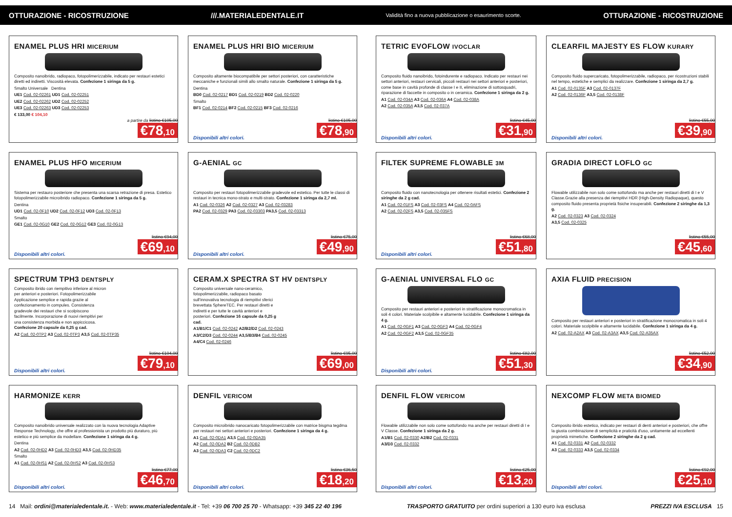OTTURAZIONE - RICOSTRUZIONE ///.MATERIALEDENTALE.IT Validità fino a nuova pubblicazione o esaurimento scorte. OTTURAZIONE - RICOSTRUZIONE
ENAMEL PLUS HRI MICERIUM
Composito nanoibrido, radiopaco, fotopolimerizzabile, indicato per restauri estetici diretti ed indiretti. Viscosità elevata. Confezione 1 siringa da 5 g.
Smalto Universale Dentina
UE1 Cod. 02-02261 UD1 Cod. 02-02251
UE2 Cod. 02-02262 UD2 Cod. 02-02252
UE3 Cod. 02-02263 UD3 Cod. 02-02253
€ 133,00 € 104,10
a partire da listino €105,00
€78<sub>,10</sub>
ENAMEL PLUS HRI BIO MICERIUM
Composito altamente biocompatibile per settori posteriori, con caratteristiche meccaniche e funzionali simili allo smalto naturale. Confezione 1 siringa da 5 g.
Dentina
BD0 Cod. 02-0217 BD1 Cod. 02-0219 BD2 Cod. 02-0220
Smalto
BF1 Cod. 02-0214 BF2 Cod. 02-0215 BF3 Cod. 02-0216
Disponibili altri colori.
listino €105,00
€78<sub>,90</sub>
TETRIC EVOFLOW IVOCLAR
Composito fluido nanoibrido, fotoindurente e radiopaco. Indicato per restauri nei settori anteriori, restauri cervicali, piccoli restauri nei settori anteriori e posteriori, come base in cavità profonde di classe I e II, eliminazione di sottosquadri, riparazione di faccette in composito o in ceramica. Confezione 1 siringa da 2 g.
A1 Cod. 02-034A A3 Cod. 02-036A A4 Cod. 02-038A
A2 Cod. 02-035A A3,5 Cod. 02-037A
Disponibili altri colori.
listino €45,00
€31<sub>,90</sub>
CLEARFIL MAJESTY ES FLOW KURARY
Composito fluido supercaricato, fotopolimerizzabile, radiopaco, per ricostruzioni stabili nel tempo, estetiche e semplici da realizzare. Confezione 1 siringa da 2,7 g.
A1 Cod. 02-0135F A3 Cod. 02-0137F
A2 Cod. 02-0136F A3,5 Cod. 02-0138F
Disponibili altri colori.
listino €55,00
€39<sub>,90</sub>
ENAMEL PLUS HFO MICERIUM
Sistema per restauro posteriore che presenta una scarsa retrazione di presa. Estetico fotopolimerizzabile microibrido radiopaco. Confezione 1 siringa da 5 g.
Dentina
UD1 Cod. 02-0F10 UD2 Cod. 02-0F12 UD3 Cod. 02-0F13
Smalto
GE1 Cod. 02-0G10 GE2 Cod. 02-0G12 GE3 Cod. 02-0G13
Disponibili altri colori.
listino €94,00
€69<sub>,10</sub>
G-AENIAL GC
Composito per restauri fotopolimerizzabile gradevole ed estetico. Per tutte le classi di restauri in tecnica mono-strato e multi-strato. Confezione 1 siringa da 2,7 ml.
A1 Cod. 02-0326 A2 Cod. 02-0327 A3 Cod. 02-03283
PA2 Cod. 02-0329 PA3 Cod. 02-03303 PA3,5 Cod. 02-03313
Disponibili altri colori.
listino €75,00
€49<sub>,90</sub>
FILTEK SUPREME FLOWABLE 3M
Composito fluido con nanotecnologia per ottenere risultati estetici. Confezione 2 siringhe da 2 g cad.
A1 Cod. 02-01FS A3 Cod. 02-03FS A4 Cod. 02-0AFS
A2 Cod. 02-02FS A3,5 Cod. 02-035FS
Disponibili altri colori.
listino €68,00
€51<sub>,80</sub>
GRADIA DIRECT LOFLO GC
Flowable utilizzabile non solo come sottofondo ma anche per restauri diretti di I e V Classe.Grazie alla presenza dei riempitivi HDR (High-Density Radiopaque), questo composito fluido presenta proprietà fisiche insuperabili. Confezione 2 siringhe da 1,3 g.
A2 Cod. 02-0323 A3 Cod. 02-0324
A3,5 Cod. 02-0325
listino €55,00
€45<sub>,60</sub>
SPECTRUM TPH3 DENTSPLY
Composito ibrido con riempitivo inferiore al micron per anteriori e posteriori. Fotopolimerizzabile Applicazione semplice e rapida grazie al confezionamento in compules. Consistenza gradevole dei restauri che si scolpiscono facilmente. Incorporazione di nuovi riempitivi per una consistenza morbida e non appiccicosa. Confezione 20 capsule da 0,25 g cad.
A2 Cod. 02-0TP2 A3 Cod. 02-0TP3 A3,5 Cod. 02-0TP35
Disponibili altri colori.
listino €104,00
€79<sub>,10</sub>
CERAM.X SPECTRA ST HV DENTSPLY
Composito universale nano-ceramico, fotopolimerizzabile, radiopaco basato sull'innovativa tecnologia di riempitivi sferici brevettata SphereTEC. Per restauri diretti e indiretti e per tutte le cavità anteriori e posteriori. Confezione 16 capsule da 0,25 g cad.
A1/B1/C1 Cod. 02-0242 A2/B2/D2 Cod. 02-0243
A3/C2/D3 Cod. 02-0244 A3,5/B3/B4 Cod. 02-0245
A4/C4 Cod. 02-0246
listino €95,00
€69<sub>,00</sub>
G-AENIAL UNIVERSAL FLO GC
Composito per restauri anteriori e posteriori in stratificazione monocromatica in soli 4 colori. Materiale scolpibile e altamente lucidabile. Confezione 1 siringa da 4 g.
A1 Cod. 02-0GF1 A3 Cod. 02-0GF3 A4 Cod. 02-0GF4
A2 Cod. 02-0GF2 A3,5 Cod. 02-0GF35
Disponibili altri colori.
listino €82,00
€51<sub>,30</sub>
AXIA FLUID PRECISION
Composito per restauri anteriori e posteriori in stratificazione monocromatica in soli 4 colori. Materiale scolpibile e altamente lucidabile. Confezione 1 siringa da 4 g.
A2 Cod. 02-A2AX A3 Cod. 02-A3AX A3,5 Cod. 02-A35AX
listino €52,00
€34<sub>,90</sub>
HARMONIZE KERR
Composito nanoibrido universale realizzato con la nuova tecnologia Adaptive Response Technology, che offre al professionista un prodotto più duraturo, più estetico e più semplice da modellare. Confezione 1 siringa da 4 g.
Dentina
A2 Cod. 02-0HD2 A3 Cod. 02-0HD3 A3,5 Cod. 02-0HD35
Smalto
A1 Cod. 02-0HS1 A2 Cod. 02-0HS2 A3 Cod. 02-0HS3
Disponibili altri colori.
listino €77,00
€46<sub>,70</sub>
DENFIL VERICOM
Composito microibrido nanocaricato fotopolimerizzabile con matrice bisgma tegdma per restauri nei settori anteriori e posteriori. Confezione 1 siringa da 4 g.
A1 Cod. 02-0DA1 A3,5 Cod. 02-0DA35
A2 Cod. 02-0DA2 B2 Cod. 02-0DB2
A3 Cod. 02-0DA3 C2 Cod. 02-0DC2
Disponibili altri colori.
listino €36,50
€18<sub>,20</sub>
DENFIL FLOW VERICOM
Flowable utilizzabile non solo come sottofondo ma anche per restauri diretti di I e V Classe. Confezione 1 siringa da 2 g.
A1/B1 Cod. 02-0330 A2/B2 Cod. 02-0331
A3/D3 Cod. 02-0332
Disponibili altri colori.
listino €25,00
€13<sub>,20</sub>
NEXCOMP FLOW META BIOMED
Composito ibrido estetico, indicato per restauri di denti anteriori e posteriori, che offre la giusta combinazione di semplicità e praticità d'uso, unitamente ad eccellenti proprietà mimetiche. Confezione 2 siringhe da 2 g cad.
A1 Cod. 02-0331 A2 Cod. 02-0332
A3 Cod. 02-0333 A3,5 Cod. 02-0334
Disponibili altri colori.
listino €92,00
€25<sub>,10</sub>
14 Mail: ordini@materialedentale.it. - Web: www.materialedentale.it - Tel: +39 06 700 25 70 - Whatsapp: +39 345 22 40 196 TRASPORTO GRATUITO per ordini superiori a 130 euro iva esclusa PREZZI IVA ESCLUSA 15